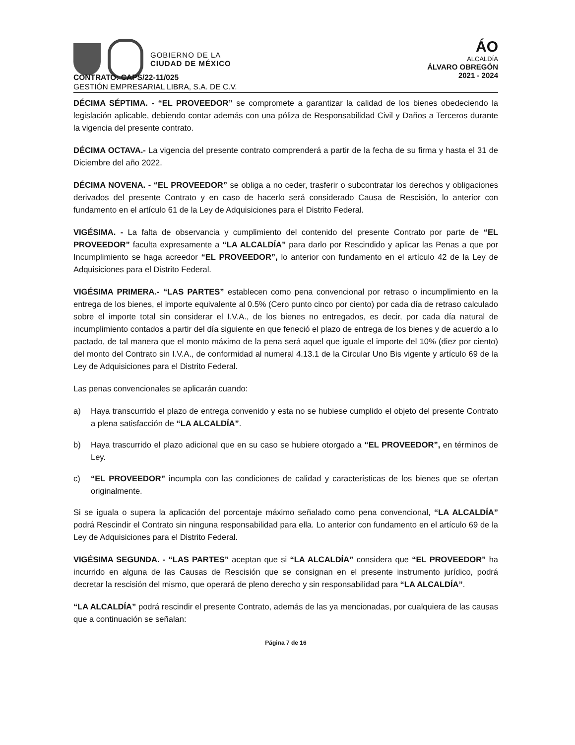GOBIERNO DE LA
CIUDAD DE MÉXICO
ÁO
ALCALDÍA
ÁLVARO OBREGÓN
2021 - 2024
CONTRATO: CAPS/22-11/025
GESTIÓN EMPRESARIAL LIBRA, S.A. DE C.V.
DÉCIMA SÉPTIMA. - “EL PROVEEDOR” se compromete a garantizar la calidad de los bienes obedeciendo la legislación aplicable, debiendo contar además con una póliza de Responsabilidad Civil y Daños a Terceros durante la vigencia del presente contrato.
DÉCIMA OCTAVA.- La vigencia del presente contrato comprenderá a partir de la fecha de su firma y hasta el 31 de Diciembre del año 2022.
DÉCIMA NOVENA. - “EL PROVEEDOR” se obliga a no ceder, trasferir o subcontratar los derechos y obligaciones derivados del presente Contrato y en caso de hacerlo será considerado Causa de Rescisión, lo anterior con fundamento en el artículo 61 de la Ley de Adquisiciones para el Distrito Federal.
VIGÉSIMA. - La falta de observancia y cumplimiento del contenido del presente Contrato por parte de “EL PROVEEDOR” faculta expresamente a “LA ALCALDÍA” para darlo por Rescindido y aplicar las Penas a que por Incumplimiento se haga acreedor “EL PROVEEDOR”, lo anterior con fundamento en el artículo 42 de la Ley de Adquisiciones para el Distrito Federal.
VIGÉSIMA PRIMERA.- “LAS PARTES” establecen como pena convencional por retraso o incumplimiento en la entrega de los bienes, el importe equivalente al 0.5% (Cero punto cinco por ciento) por cada día de retraso calculado sobre el importe total sin considerar el I.V.A., de los bienes no entregados, es decir, por cada día natural de incumplimiento contados a partir del día siguiente en que feneció el plazo de entrega de los bienes y de acuerdo a lo pactado, de tal manera que el monto máximo de la pena será aquel que iguale el importe del 10% (diez por ciento) del monto del Contrato sin I.V.A., de conformidad al numeral 4.13.1 de la Circular Uno Bis vigente y artículo 69 de la Ley de Adquisiciones para el Distrito Federal.
Las penas convencionales se aplicarán cuando:
a) Haya transcurrido el plazo de entrega convenido y esta no se hubiese cumplido el objeto del presente Contrato a plena satisfacción de “LA ALCALDÍA”.
b) Haya trascurrido el plazo adicional que en su caso se hubiere otorgado a “EL PROVEEDOR”, en términos de Ley.
c) “EL PROVEEDOR” incumpla con las condiciones de calidad y características de los bienes que se ofertan originalmente.
Si se iguala o supera la aplicación del porcentaje máximo señalado como pena convencional, “LA ALCALDÍA” podrá Rescindir el Contrato sin ninguna responsabilidad para ella. Lo anterior con fundamento en el artículo 69 de la Ley de Adquisiciones para el Distrito Federal.
VIGÉSIMA SEGUNDA. - “LAS PARTES” aceptan que si “LA ALCALDÍA” considera que “EL PROVEEDOR” ha incurrido en alguna de las Causas de Rescisión que se consignan en el presente instrumento jurídico, podrá decretar la rescisión del mismo, que operará de pleno derecho y sin responsabilidad para “LA ALCALDÍA”.
“LA ALCALDÍA” podrá rescindir el presente Contrato, además de las ya mencionadas, por cualquiera de las causas que a continuación se señalan:
Página 7 de 16